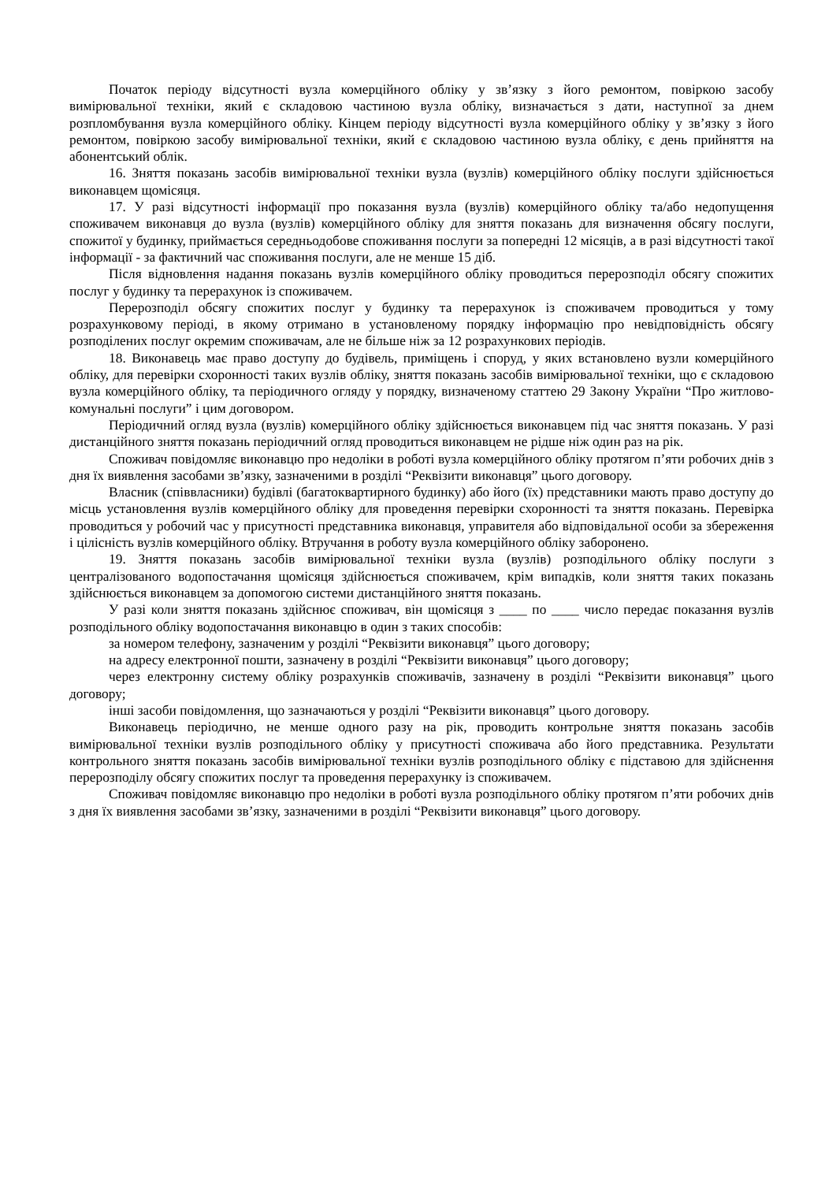Початок періоду відсутності вузла комерційного обліку у зв’язку з його ремонтом, повіркою засобу вимірювальної техніки, який є складовою частиною вузла обліку, визначається з дати, наступної за днем розпломбування вузла комерційного обліку. Кінцем періоду відсутності вузла комерційного обліку у зв’язку з його ремонтом, повіркою засобу вимірювальної техніки, який є складовою частиною вузла обліку, є день прийняття на абонентський облік.
16. Зняття показань засобів вимірювальної техніки вузла (вузлів) комерційного обліку послуги здійснюється виконавцем щомісяця.
17. У разі відсутності інформації про показання вузла (вузлів) комерційного обліку та/або недопущення споживачем виконавця до вузла (вузлів) комерційного обліку для зняття показань для визначення обсягу послуги, спожитої у будинку, приймається середньодобове споживання послуги за попередні 12 місяців, а в разі відсутності такої інформації - за фактичний час споживання послуги, але не менше 15 діб.
Після відновлення надання показань вузлів комерційного обліку проводиться перерозподіл обсягу спожитих послуг у будинку та перерахунок із споживачем.
Перерозподіл обсягу спожитих послуг у будинку та перерахунок із споживачем проводиться у тому розрахунковому періоді, в якому отримано в установленому порядку інформацію про невідповідність обсягу розподілених послуг окремим споживачам, але не більше ніж за 12 розрахункових періодів.
18. Виконавець має право доступу до будівель, приміщень і споруд, у яких встановлено вузли комерційного обліку, для перевірки схоронності таких вузлів обліку, зняття показань засобів вимірювальної техніки, що є складовою вузла комерційного обліку, та періодичного огляду у порядку, визначеному статтею 29 Закону України “Про житлово-комунальні послуги” і цим договором.
Періодичний огляд вузла (вузлів) комерційного обліку здійснюється виконавцем під час зняття показань. У разі дистанційного зняття показань періодичний огляд проводиться виконавцем не рідше ніж один раз на рік.
Споживач повідомляє виконавцю про недоліки в роботі вузла комерційного обліку протягом п’яти робочих днів з дня їх виявлення засобами зв’язку, зазначеними в розділі “Реквізити виконавця” цього договору.
Власник (співвласники) будівлі (багатоквартирного будинку) або його (їх) представники мають право доступу до місць установлення вузлів комерційного обліку для проведення перевірки схоронності та зняття показань. Перевірка проводиться у робочий час у присутності представника виконавця, управителя або відповідальної особи за збереження і цілісність вузлів комерційного обліку. Втручання в роботу вузла комерційного обліку заборонено.
19. Зняття показань засобів вимірювальної техніки вузла (вузлів) розподільного обліку послуги з централізованого водопостачання щомісяця здійснюється споживачем, крім випадків, коли зняття таких показань здійснюється виконавцем за допомогою системи дистанційного зняття показань.
У разі коли зняття показань здійснює споживач, він щомісяця з ____ по ____ число передає показання вузлів розподільного обліку водопостачання виконавцю в один з таких способів:
за номером телефону, зазначеним у розділі “Реквізити виконавця” цього договору;
на адресу електронної пошти, зазначену в розділі “Реквізити виконавця” цього договору;
через електронну систему обліку розрахунків споживачів, зазначену в розділі “Реквізити виконавця” цього договору;
інші засоби повідомлення, що зазначаються у розділі “Реквізити виконавця” цього договору.
Виконавець періодично, не менше одного разу на рік, проводить контрольне зняття показань засобів вимірювальної техніки вузлів розподільного обліку у присутності споживача або його представника. Результати контрольного зняття показань засобів вимірювальної техніки вузлів розподільного обліку є підставою для здійснення перерозподілу обсягу спожитих послуг та проведення перерахунку із споживачем.
Споживач повідомляє виконавцю про недоліки в роботі вузла розподільного обліку протягом п’яти робочих днів з дня їх виявлення засобами зв’язку, зазначеними в розділі “Реквізити виконавця” цього договору.